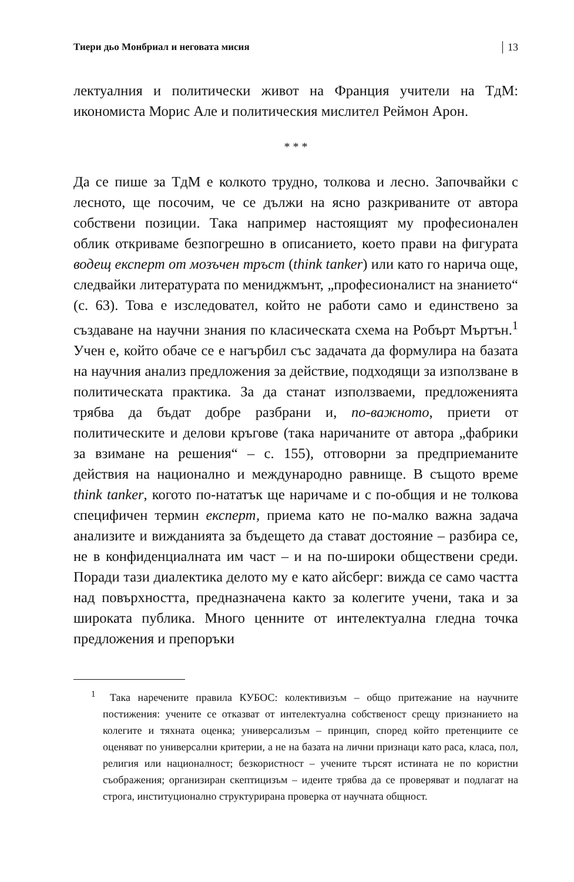Тиери дьо Монбриал и неговата мисия 13
лектуалния и политически живот на Франция учители на ТдМ: икономиста Морис Але и политическия мислител Реймон Арон.
* * *
Да се пише за ТдМ е колкото трудно, толкова и лесно. Започвайки с лесното, ще посочим, че се дължи на ясно разкриваните от автора собствени позиции. Така например настоящият му професионален облик откриваме безпогрешно в описанието, което прави на фигурата водещ експерт от мозъчен тръст (think tanker) или като го нарича още, следвайки литературата по мениджмънт, „професионалист на знанието“ (с. 63). Това е изследовател, който не работи само и единствено за създаване на научни знания по класическата схема на Робърт Мъртън.<sup>1</sup> Учен е, който обаче се е нагърбил със задачата да формулира на базата на научния анализ предложения за действие, подходящи за използване в политическата практика. За да станат използваеми, предложенията трябва да бъдат добре разбрани и, по-важното, приети от политическите и делови кръгове (така наричаните от автора „фабрики за взимане на решения“ – с. 155), отговорни за предприеманите действия на национално и международно равнище. В същото време think tanker, когото по-нататък ще наричаме и с по-общия и не толкова специфичен термин експерт, приема като не по-малко важна задача анализите и вижданията за бъдещето да стават достояние – разбира се, не в конфиденциалната им част – и на по-широки обществени среди. Поради тази диалектика делото му е като айсберг: вижда се само частта над повърхността, предназначена както за колегите учени, така и за широката публика. Много ценните от интелектуална гледна точка предложения и препоръки
<sup>1</sup> Така наречените правила КУБОС: колективизъм – общо притежание на научните постижения: учените се отказват от интелектуална собственост срещу признанието на колегите и тяхната оценка; универсализъм – принцип, според който претенциите се оценяват по универсални критерии, а не на базата на лични признаци като раса, класа, пол, религия или националност; безкористност – учените търсят истината не по користни съображения; организиран скептицизъм – идеите трябва да се проверяват и подлагат на строга, институционално структурирана проверка от научната общност.